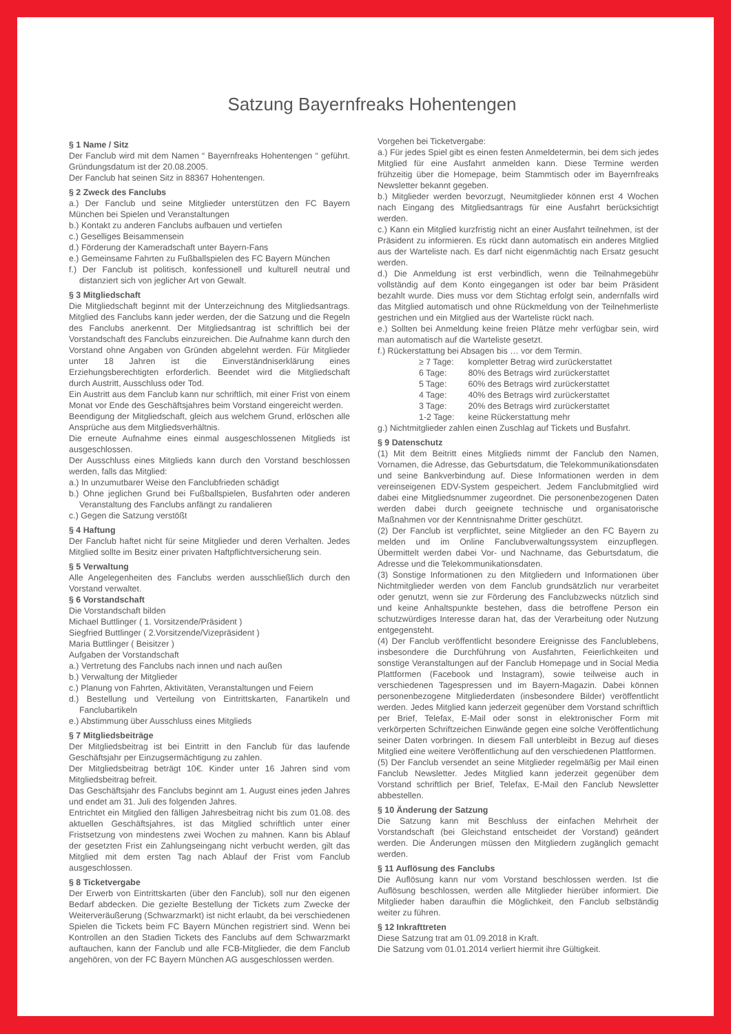Satzung Bayernfreaks Hohentengen
§ 1 Name / Sitz
Der Fanclub wird mit dem Namen “ Bayernfreaks Hohentengen “ geführt. Gründungsdatum ist der 20.08.2005.
Der Fanclub hat seinen Sitz in 88367 Hohentengen.
§ 2 Zweck des Fanclubs
a.) Der Fanclub und seine Mitglieder unterstützen den FC Bayern München bei Spielen und Veranstaltungen
b.) Kontakt zu anderen Fanclubs aufbauen und vertiefen
c.) Geselliges Beisammensein
d.) Förderung der Kameradschaft unter Bayern-Fans
e.) Gemeinsame Fahrten zu Fußballspielen des FC Bayern München
f.) Der Fanclub ist politisch, konfessionell und kulturell neutral und distanziert sich von jeglicher Art von Gewalt.
§ 3 Mitgliedschaft
Die Mitgliedschaft beginnt mit der Unterzeichnung des Mitgliedsantrags. Mitglied des Fanclubs kann jeder werden, der die Satzung und die Regeln des Fanclubs anerkennt. Der Mitgliedsantrag ist schriftlich bei der Vorstandschaft des Fanclubs einzureichen. Die Aufnahme kann durch den Vorstand ohne Angaben von Gründen abgelehnt werden. Für Mitglieder unter 18 Jahren ist die Einverständniserklärung eines Erziehungsberechtigten erforderlich. Beendet wird die Mitgliedschaft durch Austritt, Ausschluss oder Tod.
Ein Austritt aus dem Fanclub kann nur schriftlich, mit einer Frist von einem Monat vor Ende des Geschäftsjahres beim Vorstand eingereicht werden.
Beendigung der Mitgliedschaft, gleich aus welchem Grund, erlöschen alle Ansprüche aus dem Mitgliedsverhältnis.
Die erneute Aufnahme eines einmal ausgeschlossenen Mitglieds ist ausgeschlossen.
Der Ausschluss eines Mitglieds kann durch den Vorstand beschlossen werden, falls das Mitglied:
a.) In unzumutbarer Weise den Fanclubfrieden schädigt
b.) Ohne jeglichen Grund bei Fußballspielen, Busfahrten oder anderen Veranstaltung des Fanclubs anfängt zu randalieren
c.) Gegen die Satzung verstößt
§ 4 Haftung
Der Fanclub haftet nicht für seine Mitglieder und deren Verhalten. Jedes Mitglied sollte im Besitz einer privaten Haftpflichtversicherung sein.
§ 5 Verwaltung
Alle Angelegenheiten des Fanclubs werden ausschließlich durch den Vorstand verwaltet.
§ 6 Vorstandschaft
Die Vorstandschaft bilden
Michael Buttlinger ( 1. Vorsitzende/Präsident )
Siegfried Buttlinger ( 2.Vorsitzende/Vizepräsident )
Maria Buttlinger ( Beisitzer )
Aufgaben der Vorstandschaft
a.) Vertretung des Fanclubs nach innen und nach außen
b.) Verwaltung der Mitglieder
c.) Planung von Fahrten, Aktivitäten, Veranstaltungen und Feiern
d.) Bestellung und Verteilung von Eintrittskarten, Fanartikeln und Fanclubartikeln
e.) Abstimmung über Ausschluss eines Mitglieds
§ 7 Mitgliedsbeiträge
Der Mitgliedsbeitrag ist bei Eintritt in den Fanclub für das laufende Geschäftsjahr per Einzugsermächtigung zu zahlen.
Der Mitgliedsbeitrag beträgt 10€. Kinder unter 16 Jahren sind vom Mitgliedsbeitrag befreit.
Das Geschäftsjahr des Fanclubs beginnt am 1. August eines jeden Jahres und endet am 31. Juli des folgenden Jahres.
Entrichtet ein Mitglied den fälligen Jahresbeitrag nicht bis zum 01.08. des aktuellen Geschäftsjahres, ist das Mitglied schriftlich unter einer Fristsetzung von mindestens zwei Wochen zu mahnen. Kann bis Ablauf der gesetzten Frist ein Zahlungseingang nicht verbucht werden, gilt das Mitglied mit dem ersten Tag nach Ablauf der Frist vom Fanclub ausgeschlossen.
§ 8 Ticketvergabe
Der Erwerb von Eintrittskarten (über den Fanclub), soll nur den eigenen Bedarf abdecken. Die gezielte Bestellung der Tickets zum Zwecke der Weiterveräußerung (Schwarzmarkt) ist nicht erlaubt, da bei verschiedenen Spielen die Tickets beim FC Bayern München registriert sind. Wenn bei Kontrollen an den Stadien Tickets des Fanclubs auf dem Schwarzmarkt auftauchen, kann der Fanclub und alle FCB-Mitglieder, die dem Fanclub angehören, von der FC Bayern München AG ausgeschlossen werden.
Vorgehen bei Ticketvergabe:
a.) Für jedes Spiel gibt es einen festen Anmeldetermin, bei dem sich jedes Mitglied für eine Ausfahrt anmelden kann. Diese Termine werden frühzeitig über die Homepage, beim Stammtisch oder im Bayernfreaks Newsletter bekannt gegeben.
b.) Mitglieder werden bevorzugt, Neumitglieder können erst 4 Wochen nach Eingang des Mitgliedsantrags für eine Ausfahrt berücksichtigt werden.
c.) Kann ein Mitglied kurzfristig nicht an einer Ausfahrt teilnehmen, ist der Präsident zu informieren. Es rückt dann automatisch ein anderes Mitglied aus der Warteliste nach. Es darf nicht eigenmächtig nach Ersatz gesucht werden.
d.) Die Anmeldung ist erst verbindlich, wenn die Teilnahmegebühr vollständig auf dem Konto eingegangen ist oder bar beim Präsident bezahlt wurde. Dies muss vor dem Stichtag erfolgt sein, andernfalls wird das Mitglied automatisch und ohne Rückmeldung von der Teilnehmerliste gestrichen und ein Mitglied aus der Warteliste rückt nach.
e.) Sollten bei Anmeldung keine freien Plätze mehr verfügbar sein, wird man automatisch auf die Warteliste gesetzt.
f.) Rückerstattung bei Absagen bis … vor dem Termin.
| ≥ 7 Tage: | kompletter Betrag wird zurückerstattet |
| 6 Tage: | 80% des Betrags wird zurückerstattet |
| 5 Tage: | 60% des Betrags wird zurückerstattet |
| 4 Tage: | 40% des Betrags wird zurückerstattet |
| 3 Tage: | 20% des Betrags wird zurückerstattet |
| 1-2 Tage: | keine Rückerstattung mehr |
g.) Nichtmitglieder zahlen einen Zuschlag auf Tickets und Busfahrt.
§ 9 Datenschutz
(1) Mit dem Beitritt eines Mitglieds nimmt der Fanclub den Namen, Vornamen, die Adresse, das Geburtsdatum, die Telekommunikationsdaten und seine Bankverbindung auf. Diese Informationen werden in dem vereinseigenen EDV-System gespeichert. Jedem Fanclubmitglied wird dabei eine Mitgliedsnummer zugeordnet. Die personenbezogenen Daten werden dabei durch geeignete technische und organisatorische Maßnahmen vor der Kenntnisnahme Dritter geschützt.
(2) Der Fanclub ist verpflichtet, seine Mitglieder an den FC Bayern zu melden und im Online Fanclubverwaltungssystem einzupflegen. Übermittelt werden dabei Vor- und Nachname, das Geburtsdatum, die Adresse und die Telekommunikationsdaten.
(3) Sonstige Informationen zu den Mitgliedern und Informationen über Nichtmitglieder werden von dem Fanclub grundsätzlich nur verarbeitet oder genutzt, wenn sie zur Förderung des Fanclubzwecks nützlich sind und keine Anhaltspunkte bestehen, dass die betroffene Person ein schutzwürdiges Interesse daran hat, das der Verarbeitung oder Nutzung entgegensteht.
(4) Der Fanclub veröffentlicht besondere Ereignisse des Fanclublebens, insbesondere die Durchführung von Ausfahrten, Feierlichkeiten und sonstige Veranstaltungen auf der Fanclub Homepage und in Social Media Plattformen (Facebook und Instagram), sowie teilweise auch in verschiedenen Tagespressen und im Bayern-Magazin. Dabei können personenbezogene Mitgliederdaten (insbesondere Bilder) veröffentlicht werden. Jedes Mitglied kann jederzeit gegenüber dem Vorstand schriftlich per Brief, Telefax, E-Mail oder sonst in elektronischer Form mit verkörperten Schriftzeichen Einwände gegen eine solche Veröffentlichung seiner Daten vorbringen. In diesem Fall unterbleibt in Bezug auf dieses Mitglied eine weitere Veröffentlichung auf den verschiedenen Plattformen.
(5) Der Fanclub versendet an seine Mitglieder regelmäßig per Mail einen Fanclub Newsletter. Jedes Mitglied kann jederzeit gegenüber dem Vorstand schriftlich per Brief, Telefax, E-Mail den Fanclub Newsletter abbestellen.
§ 10 Änderung der Satzung
Die Satzung kann mit Beschluss der einfachen Mehrheit der Vorstandschaft (bei Gleichstand entscheidet der Vorstand) geändert werden. Die Änderungen müssen den Mitgliedern zugänglich gemacht werden.
§ 11 Auflösung des Fanclubs
Die Auflösung kann nur vom Vorstand beschlossen werden. Ist die Auflösung beschlossen, werden alle Mitglieder hierüber informiert. Die Mitglieder haben daraufhin die Möglichkeit, den Fanclub selbständig weiter zu führen.
§ 12 Inkrafttreten
Diese Satzung trat am 01.09.2018 in Kraft.
Die Satzung vom 01.01.2014 verliert hiermit ihre Gültigkeit.